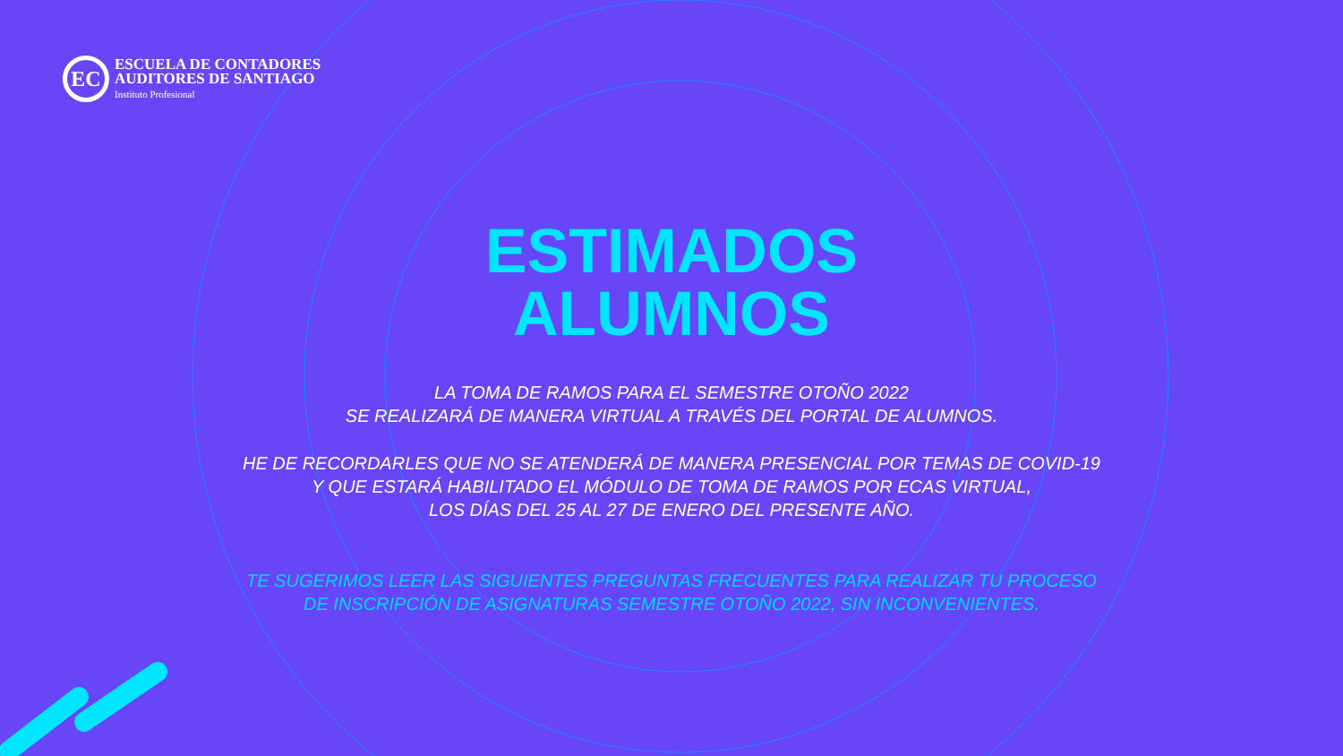EC
ESCUELA DE CONTADORES
AUDITORES DE SANTIAGO
Instituto Profesional
ESTIMADOS
ALUMNOS
LA TOMA DE RAMOS PARA EL SEMESTRE OTOÑO 2022
SE REALIZARÁ DE MANERA VIRTUAL A TRAVÉS DEL PORTAL DE ALUMNOS.
HE DE RECORDARLES QUE NO SE ATENDERÁ DE MANERA PRESENCIAL POR TEMAS DE COVID-19
Y QUE ESTARÁ HABILITADO EL MÓDULO DE TOMA DE RAMOS POR ECAS VIRTUAL,
LOS DÍAS DEL 25 AL 27 DE ENERO DEL PRESENTE AÑO.
TE SUGERIMOS LEER LAS SIGUIENTES PREGUNTAS FRECUENTES PARA REALIZAR TU PROCESO
DE INSCRIPCIÓN DE ASIGNATURAS SEMESTRE OTOÑO 2022, SIN INCONVENIENTES.